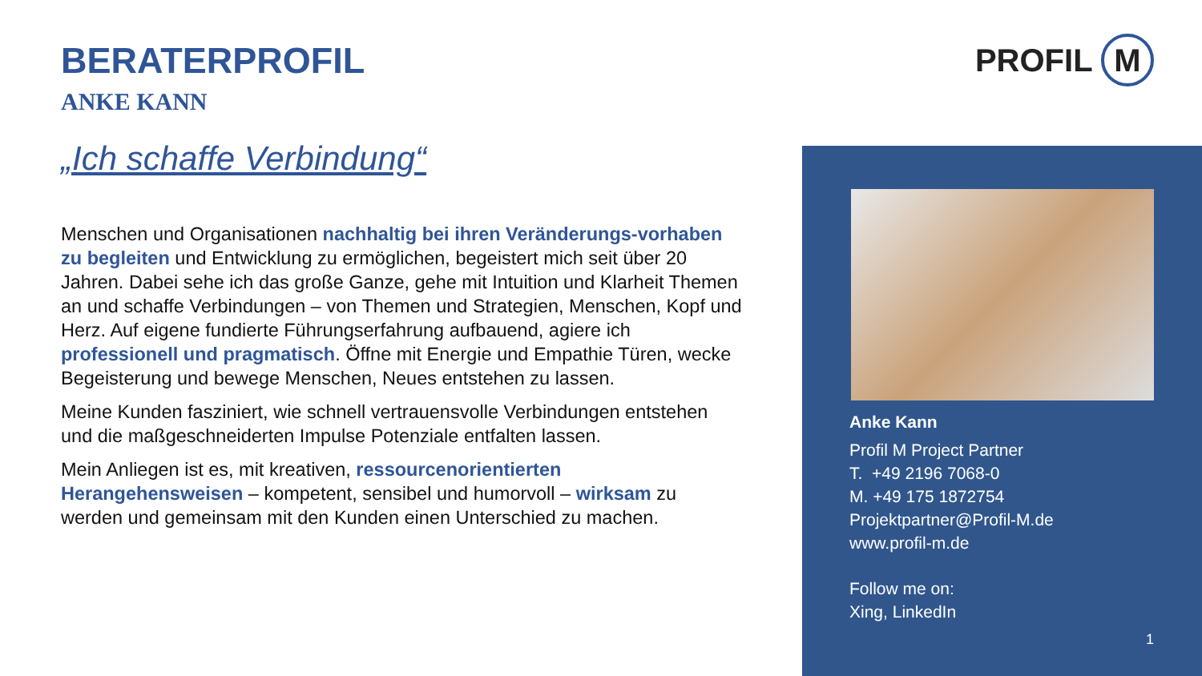BERATERPROFIL
ANKE KANN
„Ich schaffe Verbindung“
Menschen und Organisationen nachhaltig bei ihren Veränderungs-vorhaben zu begleiten und Entwicklung zu ermöglichen, begeistert mich seit über 20 Jahren. Dabei sehe ich das große Ganze, gehe mit Intuition und Klarheit Themen an und schaffe Verbindungen – von Themen und Strategien, Menschen, Kopf und Herz. Auf eigene fundierte Führungserfahrung aufbauend, agiere ich professionell und pragmatisch. Öffne mit Energie und Empathie Türen, wecke Begeisterung und bewege Menschen, Neues entstehen zu lassen.
Meine Kunden fasziniert, wie schnell vertrauensvolle Verbindungen entstehen und die maßgeschneiderten Impulse Potenziale entfalten lassen.
Mein Anliegen ist es, mit kreativen, ressourcenorientierten Herangehensweisen – kompetent, sensibel und humorvoll – wirksam zu werden und gemeinsam mit den Kunden einen Unterschied zu machen.
PROFIL M
Anke Kann
Profil M Project Partner
T. +49 2196 7068-0
M. +49 175 1872754
Projektpartner@Profil-M.de
www.profil-m.de
Follow me on:
Xing, LinkedIn
1